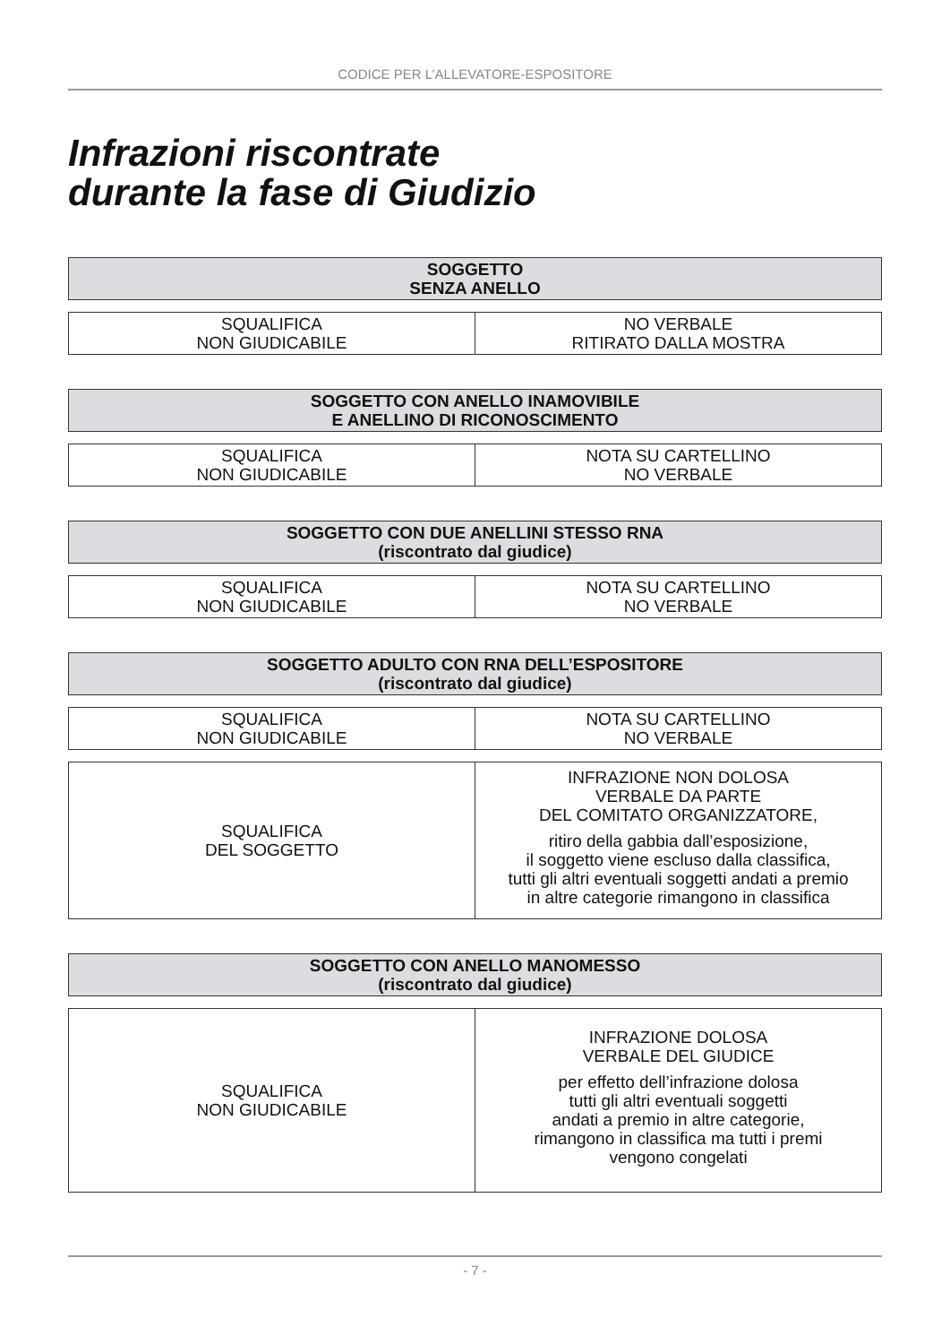CODICE PER L’ALLEVATORE-ESPOSITORE
Infrazioni riscontrate
durante la fase di Giudizio
| SOGGETTO SENZA ANELLO |
| --- |
| SQUALIFICA NON GIUDICABILE | NO VERBALE RITIRATO DALLA MOSTRA |
| SOGGETTO CON ANELLO INAMOVIBILE E ANELLINO DI RICONOSCIMENTO |
| --- |
| SQUALIFICA NON GIUDICABILE | NOTA SU CARTELLINO NO VERBALE |
| SOGGETTO CON DUE ANELLINI STESSO RNA (riscontrato dal giudice) |
| --- |
| SQUALIFICA NON GIUDICABILE | NOTA SU CARTELLINO NO VERBALE |
| SOGGETTO ADULTO CON RNA DELL’ESPOSITORE (riscontrato dal giudice) |
| --- |
| SQUALIFICA NON GIUDICABILE | NOTA SU CARTELLINO NO VERBALE |
| SQUALIFICA DEL SOGGETTO | INFRAZIONE NON DOLOSA VERBALE DA PARTE DEL COMITATO ORGANIZZATORE, ritiro della gabbia dall’esposizione, il soggetto viene escluso dalla classifica, tutti gli altri eventuali soggetti andati a premio in altre categorie rimangono in classifica |
| SOGGETTO CON ANELLO MANOMESSO (riscontrato dal giudice) |
| --- |
| SQUALIFICA NON GIUDICABILE | INFRAZIONE DOLOSA VERBALE DEL GIUDICE per effetto dell’infrazione dolosa tutti gli altri eventuali soggetti andati a premio in altre categorie, rimangono in classifica ma tutti i premi vengono congelati |
- 7 -